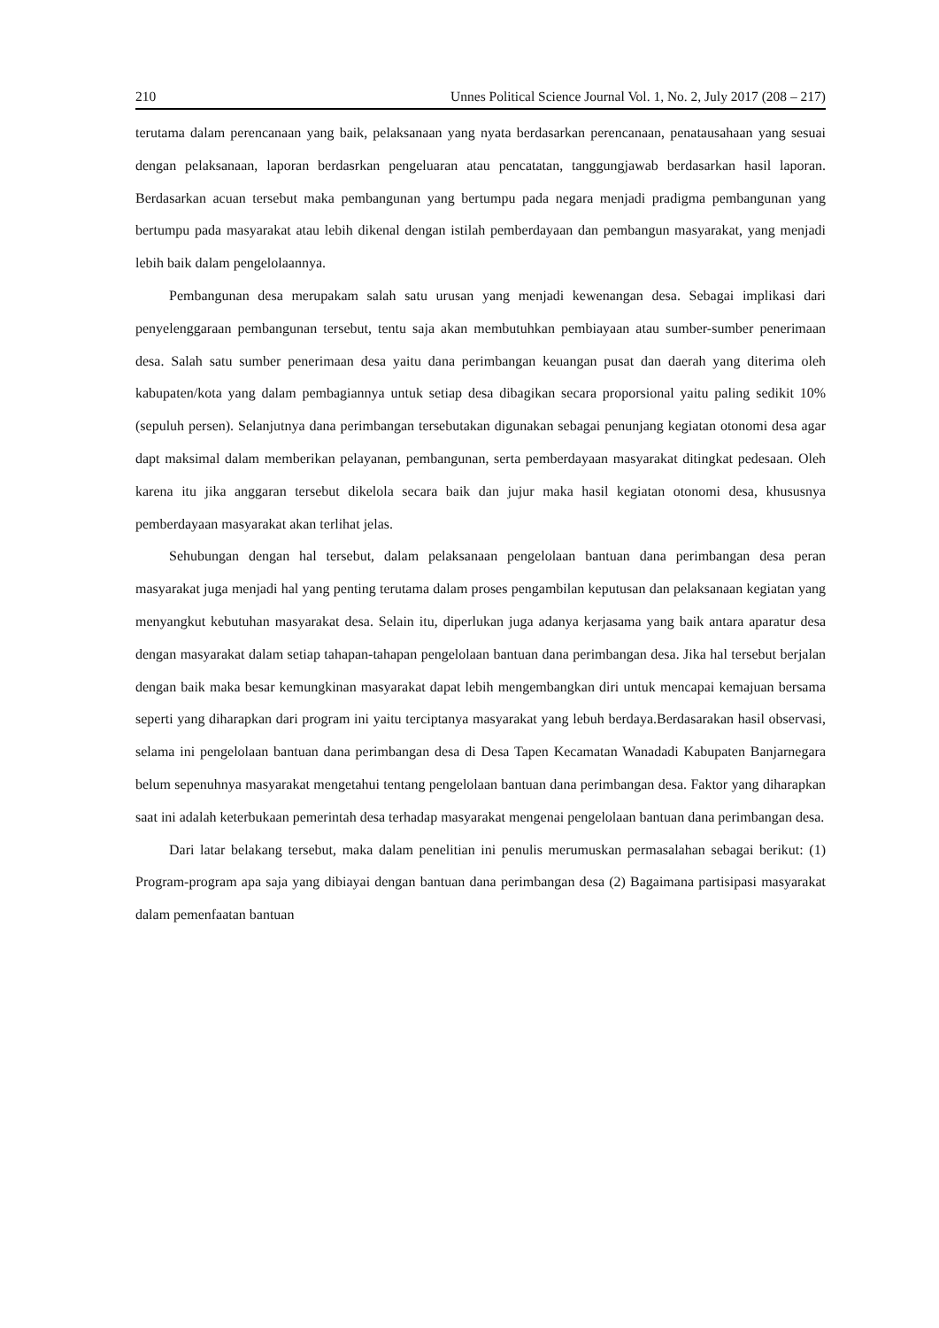210 Unnes Political Science Journal Vol. 1, No. 2, July 2017 (208 – 217)
terutama dalam perencanaan yang baik, pelaksanaan yang nyata berdasarkan perencanaan, penatausahaan yang sesuai dengan pelaksanaan, laporan berdasrkan pengeluaran atau pencatatan, tanggungjawab berdasarkan hasil laporan. Berdasarkan acuan tersebut maka pembangunan yang bertumpu pada negara menjadi pradigma pembangunan yang bertumpu pada masyarakat atau lebih dikenal dengan istilah pemberdayaan dan pembangun masyarakat, yang menjadi lebih baik dalam pengelolaannya.
Pembangunan desa merupakam salah satu urusan yang menjadi kewenangan desa. Sebagai implikasi dari penyelenggaraan pembangunan tersebut, tentu saja akan membutuhkan pembiayaan atau sumber-sumber penerimaan desa. Salah satu sumber penerimaan desa yaitu dana perimbangan keuangan pusat dan daerah yang diterima oleh kabupaten/kota yang dalam pembagiannya untuk setiap desa dibagikan secara proporsional yaitu paling sedikit 10% (sepuluh persen). Selanjutnya dana perimbangan tersebutakan digunakan sebagai penunjang kegiatan otonomi desa agar dapt maksimal dalam memberikan pelayanan, pembangunan, serta pemberdayaan masyarakat ditingkat pedesaan. Oleh karena itu jika anggaran tersebut dikelola secara baik dan jujur maka hasil kegiatan otonomi desa, khususnya pemberdayaan masyarakat akan terlihat jelas.
Sehubungan dengan hal tersebut, dalam pelaksanaan pengelolaan bantuan dana perimbangan desa peran masyarakat juga menjadi hal yang penting terutama dalam proses pengambilan keputusan dan pelaksanaan kegiatan yang menyangkut kebutuhan masyarakat desa. Selain itu, diperlukan juga adanya kerjasama yang baik antara aparatur desa dengan masyarakat dalam setiap tahapan-tahapan pengelolaan bantuan dana perimbangan desa. Jika hal tersebut berjalan dengan baik maka besar kemungkinan masyarakat dapat lebih mengembangkan diri untuk mencapai kemajuan bersama seperti yang diharapkan dari program ini yaitu terciptanya masyarakat yang lebuh berdaya.Berdasarakan hasil observasi, selama ini pengelolaan bantuan dana perimbangan desa di Desa Tapen Kecamatan Wanadadi Kabupaten Banjarnegara belum sepenuhnya masyarakat mengetahui tentang pengelolaan bantuan dana perimbangan desa. Faktor yang diharapkan saat ini adalah keterbukaan pemerintah desa terhadap masyarakat mengenai pengelolaan bantuan dana perimbangan desa.
Dari latar belakang tersebut, maka dalam penelitian ini penulis merumuskan permasalahan sebagai berikut: (1) Program-program apa saja yang dibiayai dengan bantuan dana perimbangan desa (2) Bagaimana partisipasi masyarakat dalam pemenfaatan bantuan